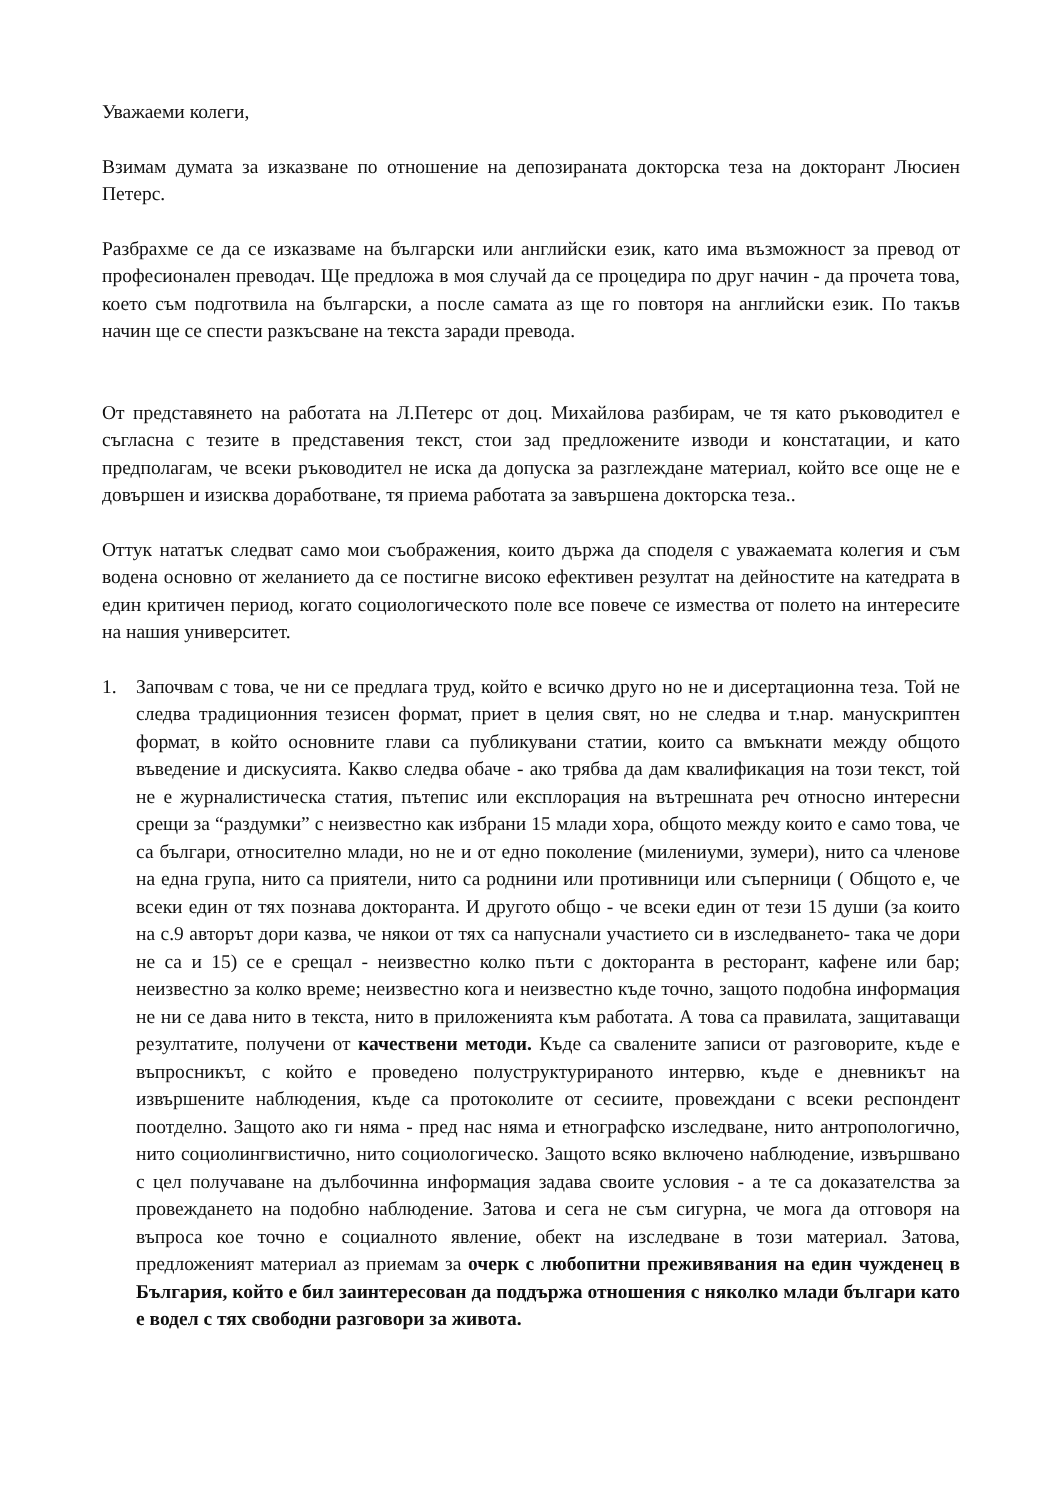Уважаеми колеги,
Взимам думата за изказване по отношение на депозираната докторска теза на докторант Люсиен Петерс.
Разбрахме се да се изказваме на български или английски език, като има възможност за превод от професионален преводач. Ще предложа в моя случай да се процедира по друг начин - да прочета това, което съм подготвила на български, а после самата аз ще го повторя на английски език. По такъв начин ще се спести разкъсване на текста заради превода.
От представянето на работата на Л.Петерс от доц. Михайлова разбирам, че тя като ръководител е съгласна с тезите в представения текст, стои зад предложените изводи и констатации, и като предполагам, че всеки ръководител не иска да допуска за разглеждане материал, който все още не е довършен и изисква доработване, тя приема работата за завършена докторска теза..
Оттук нататък следват само мои съображения, които държа да споделя с уважаемата колегия и съм водена основно от желанието да се постигне високо ефективен резултат на дейностите на катедрата в един критичен период, когато социологическото поле все повече се измества от полето на интересите на нашия университет.
1. Започвам с това, че ни се предлага труд, който е всичко друго но не и дисертационна теза. Той не следва традиционния тезисен формат, приет в целия свят, но не следва и т.нар. манускриптен формат, в който основните глави са публикувани статии, които са вмъкнати между общото въведение и дискусията. Какво следва обаче - ако трябва да дам квалификация на този текст, той не е журналистическа статия, пътепис или експлорация на вътрешната реч относно интересни срещи за “раздумки” с неизвестно как избрани 15 млади хора, общото между които е само това, че са българи, относително млади, но не и от едно поколение (милениуми, зумери), нито са членове на една група, нито са приятели, нито са роднини или противници или съперници ( Общото е, че всеки един от тях познава докторанта. И другото общо - че всеки един от тези 15 души (за които на с.9 авторът дори казва, че някои от тях са напуснали участието си в изследването- така че дори не са и 15) се е срещал - неизвестно колко пъти с докторанта в ресторант, кафене или бар; неизвестно за колко време; неизвестно кога и неизвестно къде точно, защото подобна информация не ни се дава нито в текста, нито в приложенията към работата. А това са правилата, защитаващи резултатите, получени от качествени методи. Къде са свалените записи от разговорите, къде е въпросникът, с който е проведено полуструктурираното интервю, къде е дневникът на извършените наблюдения, къде са протоколите от сесиите, провеждани с всеки респондент поотделно. Защото ако ги няма - пред нас няма и етнографско изследване, нито антропологично, нито социолингвистично, нито социологическо. Защото всяко включено наблюдение, извършвано с цел получаване на дълбочинна информация задава своите условия - а те са доказателства за провеждането на подобно наблюдение. Затова и сега не съм сигурна, че мога да отговоря на въпроса кое точно е социалното явление, обект на изследване в този материал. Затова, предложеният материал аз приемам за очерк с любопитни преживявания на един чужденец в България, който е бил заинтересован да поддържа отношения с няколко млади българи като е водел с тях свободни разговори за живота.